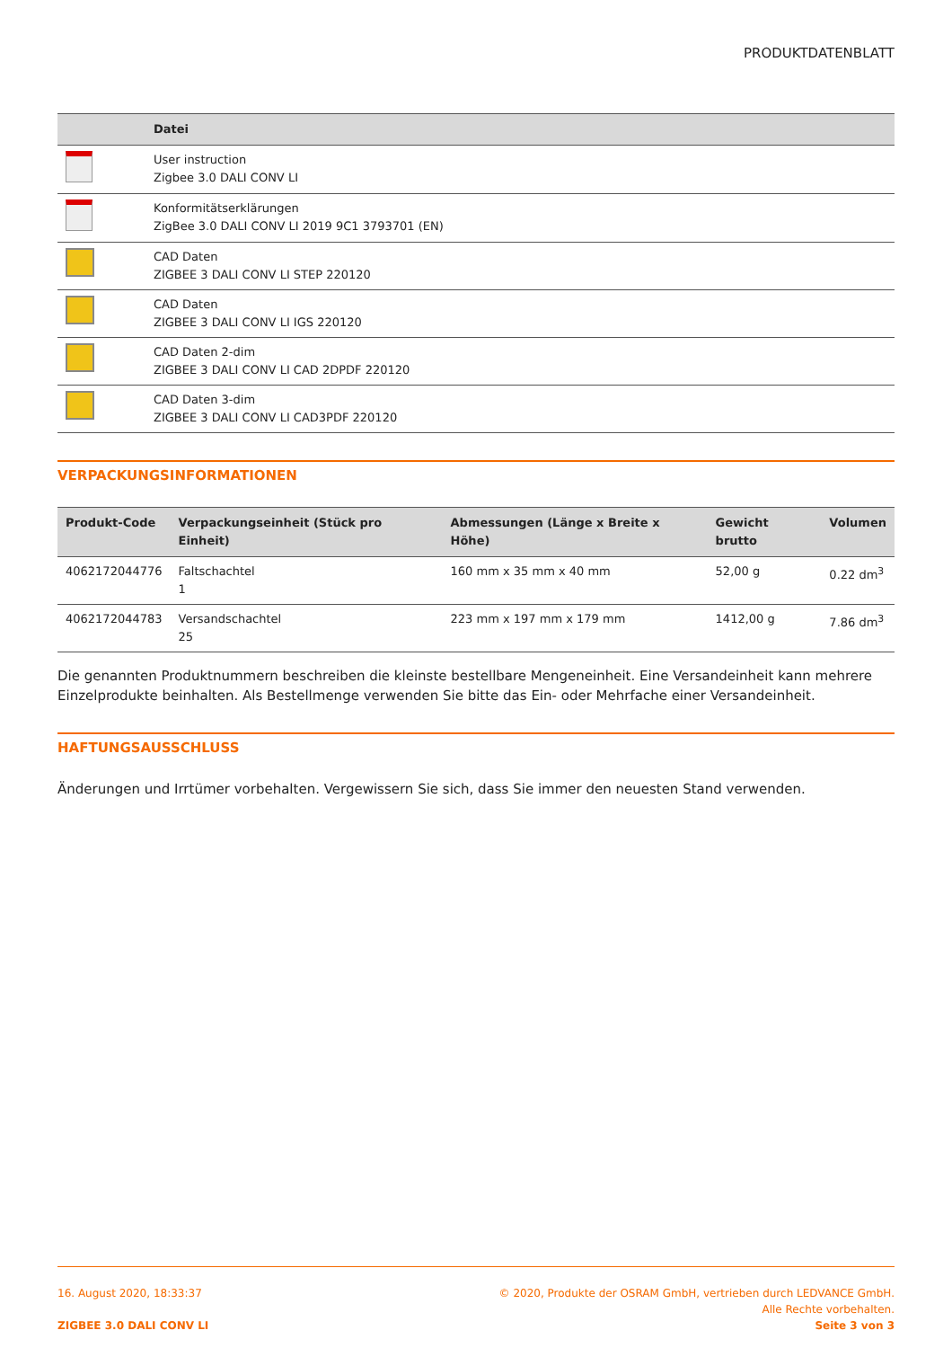PRODUKTDATENBLATT
| | Datei |
| --- | --- |
| | User instruction Zigbee 3.0 DALI CONV LI |
| | Konformitätserklärungen ZigBee 3.0 DALI CONV LI 2019 9C1 3793701 (EN) |
| | CAD Daten ZIGBEE 3 DALI CONV LI STEP 220120 |
| | CAD Daten ZIGBEE 3 DALI CONV LI IGS 220120 |
| | CAD Daten 2-dim ZIGBEE 3 DALI CONV LI CAD 2DPDF 220120 |
| | CAD Daten 3-dim ZIGBEE 3 DALI CONV LI CAD3PDF 220120 |
VERPACKUNGSINFORMATIONEN
| Produkt-Code | Verpackungseinheit (Stück pro Einheit) | Abmessungen (Länge x Breite x Höhe) | Gewicht brutto | Volumen |
| --- | --- | --- | --- | --- |
| 4062172044776 | Faltschachtel 1 | 160 mm x 35 mm x 40 mm | 52,00 g | 0.22 dm<sup>3</sup> |
| 4062172044783 | Versandschachtel 25 | 223 mm x 197 mm x 179 mm | 1412,00 g | 7.86 dm<sup>3</sup> |
Die genannten Produktnummern beschreiben die kleinste bestellbare Mengeneinheit. Eine Versandeinheit kann mehrere Einzelprodukte beinhalten. Als Bestellmenge verwenden Sie bitte das Ein- oder Mehrfache einer Versandeinheit.
HAFTUNGSAUSSCHLUSS
Änderungen und Irrtümer vorbehalten. Vergewissern Sie sich, dass Sie immer den neuesten Stand verwenden.
16. August 2020, 18:33:37
ZIGBEE 3.0 DALI CONV LI
© 2020, Produkte der OSRAM GmbH, vertrieben durch LEDVANCE GmbH.
Alle Rechte vorbehalten.
Seite 3 von 3